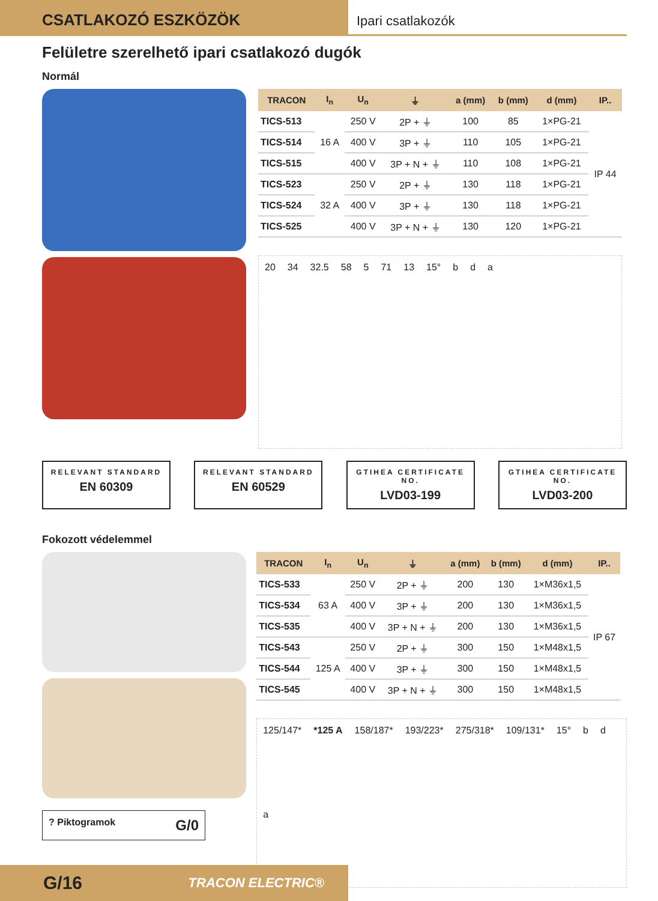CSATLAKOZÓ ESZKÖZÖK
Ipari csatlakozók
Felületre szerelhető ipari csatlakozó dugók
Normál
| TRACON | I<sub>n</sub> | U<sub>n</sub> | ⏚ | a (mm) | b (mm) | d (mm) | IP.. |
| --- | --- | --- | --- | --- | --- | --- | --- |
| TICS-513 | 16 A | 250 V | 2P + ⏚ | 100 | 85 | 1×PG-21 | IP 44 |
| TICS-514 | | 400 V | 3P + ⏚ | 110 | 105 | 1×PG-21 | |
| TICS-515 | | 400 V | 3P + N + ⏚ | 110 | 108 | 1×PG-21 | |
| TICS-523 | 32 A | 250 V | 2P + ⏚ | 130 | 118 | 1×PG-21 | |
| TICS-524 | | 400 V | 3P + ⏚ | 130 | 118 | 1×PG-21 | |
| TICS-525 | | 400 V | 3P + N + ⏚ | 130 | 120 | 1×PG-21 | |
20 34 32.5 58 5 71 13 15° b d a
RELEVANT STANDARD
EN 60309
RELEVANT STANDARD
EN 60529
GTIHEA CERTIFICATE NO.
LVD03-199
GTIHEA CERTIFICATE NO.
LVD03-200
Fokozott védelemmel
? Piktogramok G/0
| TRACON | I<sub>n</sub> | U<sub>n</sub> | ⏚ | a (mm) | b (mm) | d (mm) | IP.. |
| --- | --- | --- | --- | --- | --- | --- | --- |
| TICS-533 | 63 A | 250 V | 2P + ⏚ | 200 | 130 | 1×M36x1,5 | IP 67 |
| TICS-534 | | 400 V | 3P + ⏚ | 200 | 130 | 1×M36x1,5 | |
| TICS-535 | | 400 V | 3P + N + ⏚ | 200 | 130 | 1×M36x1,5 | |
| TICS-543 | 125 A | 250 V | 2P + ⏚ | 300 | 150 | 1×M48x1,5 | |
| TICS-544 | | 400 V | 3P + ⏚ | 300 | 150 | 1×M48x1,5 | |
| TICS-545 | | 400 V | 3P + N + ⏚ | 300 | 150 | 1×M48x1,5 | |
125/147* *125 A 158/187* 193/223* 275/318* 109/131* 15° b d a
G/16 TRACON ELECTRIC®